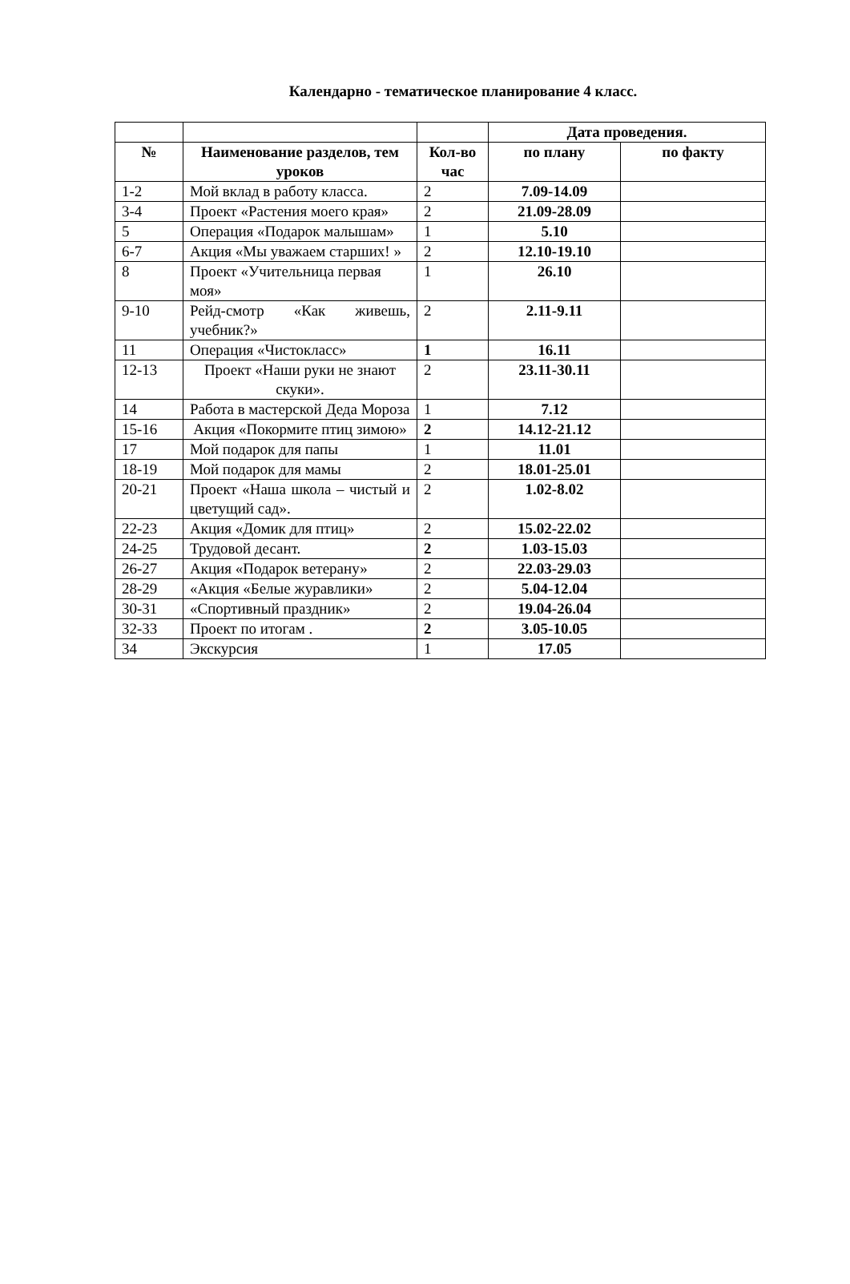Календарно - тематическое планирование 4 класс.
| | | | Дата проведения. | |
| --- | --- | --- | --- | --- |
| № | Наименование разделов, тем уроков | Кол-во час | по плану | по факту |
| 1-2 | Мой вклад в работу класса. | 2 | 7.09-14.09 | |
| 3-4 | Проект «Растения моего края» | 2 | 21.09-28.09 | |
| 5 | Операция «Подарок малышам» | 1 | 5.10 | |
| 6-7 | Акция «Мы уважаем старших! » | 2 | 12.10-19.10 | |
| 8 | Проект «Учительница первая моя» | 1 | 26.10 | |
| 9-10 | Рейд-смотр «Как живешь, учебник?» | 2 | 2.11-9.11 | |
| 11 | Операция «Чистокласс» | 1 | 16.11 | |
| 12-13 | Проект «Наши руки не знают скуки». | 2 | 23.11-30.11 | |
| 14 | Работа в мастерской Деда Мороза | 1 | 7.12 | |
| 15-16 | Акция «Покормите птиц зимою» | 2 | 14.12-21.12 | |
| 17 | Мой подарок для папы | 1 | 11.01 | |
| 18-19 | Мой подарок для мамы | 2 | 18.01-25.01 | |
| 20-21 | Проект «Наша школа – чистый и цветущий сад». | 2 | 1.02-8.02 | |
| 22-23 | Акция «Домик для птиц» | 2 | 15.02-22.02 | |
| 24-25 | Трудовой десант. | 2 | 1.03-15.03 | |
| 26-27 | Акция «Подарок ветерану» | 2 | 22.03-29.03 | |
| 28-29 | «Акция «Белые журавлики» | 2 | 5.04-12.04 | |
| 30-31 | «Спортивный праздник» | 2 | 19.04-26.04 | |
| 32-33 | Проект по итогам . | 2 | 3.05-10.05 | |
| 34 | Экскурсия | 1 | 17.05 | |